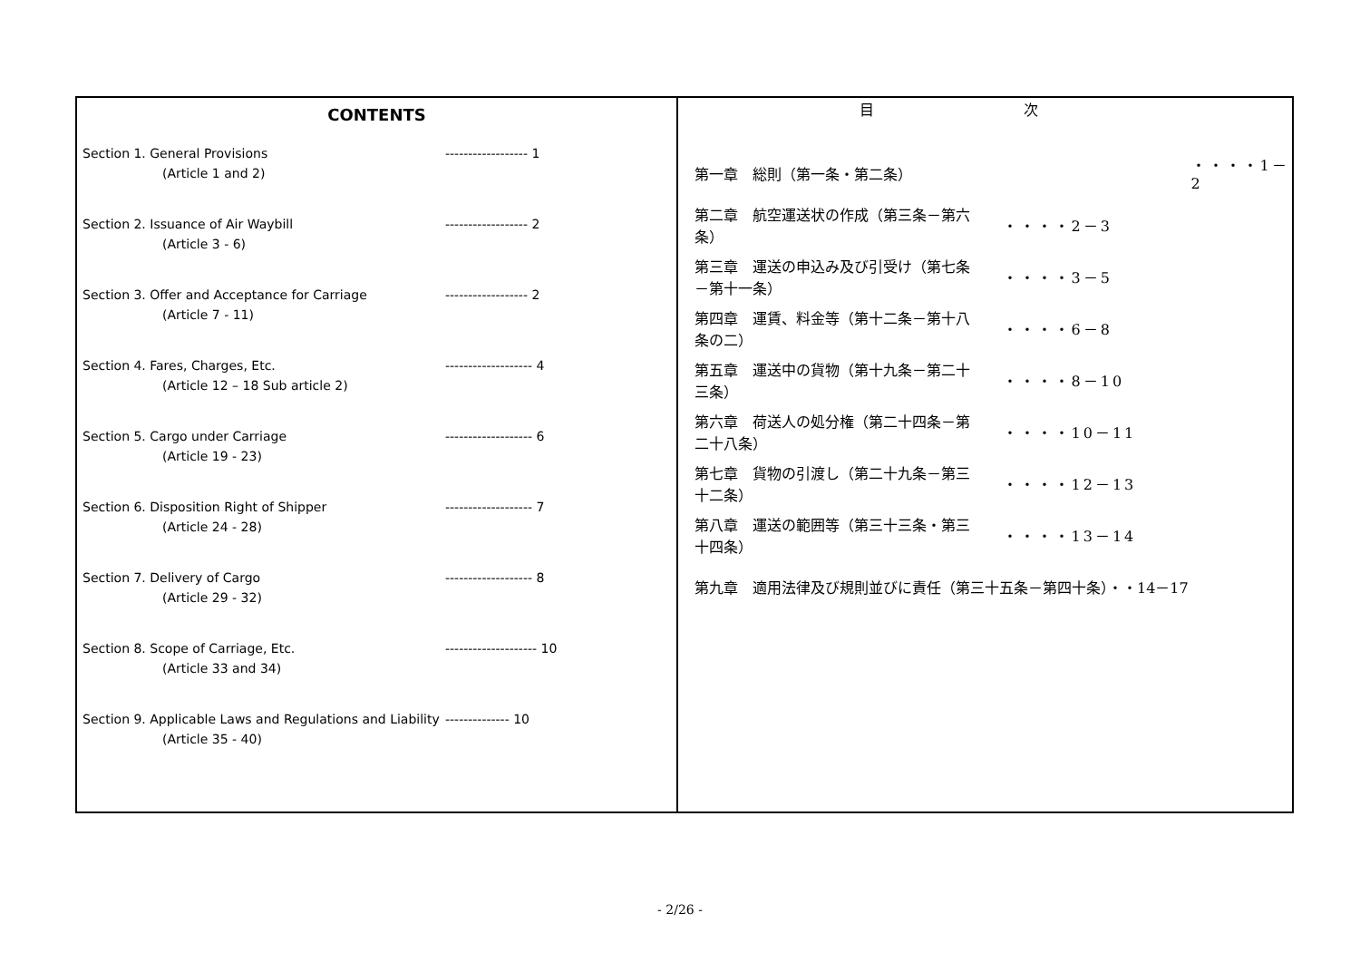CONTENTS
Section 1. General Provisions ------------------ 1
(Article 1 and 2)
Section 2. Issuance of Air Waybill ------------------ 2
(Article 3 - 6)
Section 3. Offer and Acceptance for Carriage ------------------ 2
(Article 7 - 11)
Section 4. Fares, Charges, Etc. ------------------- 4
(Article 12 – 18 Sub article 2)
Section 5. Cargo under Carriage ------------------- 6
(Article 19 - 23)
Section 6. Disposition Right of Shipper ------------------- 7
(Article 24 - 28)
Section 7. Delivery of Cargo ------------------- 8
(Article 29 - 32)
Section 8. Scope of Carriage, Etc. -------------------- 10
(Article 33 and 34)
Section 9. Applicable Laws and Regulations and Liability -------------- 10
(Article 35 - 40)
目 次
| 第一章 総則（第一条・第二条） | ・・・・1－2 |
| 第二章 航空運送状の作成（第三条－第六条） | ・・・・2－3 |
| 第三章 運送の申込み及び引受け（第七条－第十一条） | ・・・・3－5 |
| 第四章 運賃、料金等（第十二条－第十八条の二） | ・・・・6－8 |
| 第五章 運送中の貨物（第十九条－第二十三条） | ・・・・8－10 |
| 第六章 荷送人の処分権（第二十四条－第二十八条） | ・・・・10－11 |
| 第七章 貨物の引渡し（第二十九条－第三十二条） | ・・・・12－13 |
| 第八章 運送の範囲等（第三十三条・第三十四条） | ・・・・13－14 |
| 第九章 適用法律及び規則並びに責任（第三十五条－第四十条）・・14－17 | |
- 2/26 -